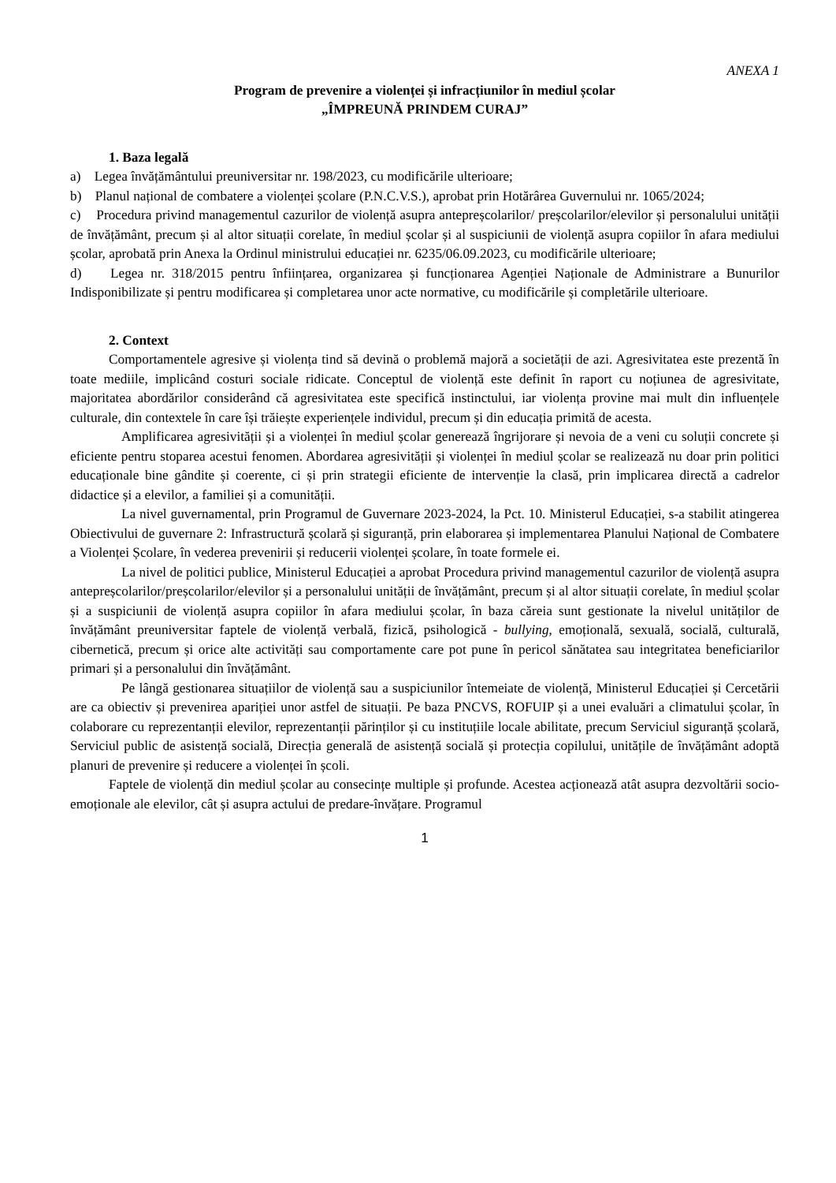ANEXA 1
Program de prevenire a violenței și infracțiunilor în mediul școlar
„ÎMPREUNĂ PRINDEM CURAJ”
1. Baza legală
a) Legea învățământului preuniversitar nr. 198/2023, cu modificările ulterioare;
b) Planul național de combatere a violenței școlare (P.N.C.V.S.), aprobat prin Hotărârea Guvernului nr. 1065/2024;
c) Procedura privind managementul cazurilor de violență asupra antepreșcolarilor/ preșcolarilor/elevilor și personalului unității de învățământ, precum și al altor situații corelate, în mediul școlar și al suspiciunii de violență asupra copiilor în afara mediului școlar, aprobată prin Anexa la Ordinul ministrului educației nr. 6235/06.09.2023, cu modificările ulterioare;
d) Legea nr. 318/2015 pentru înființarea, organizarea și funcționarea Agenției Naționale de Administrare a Bunurilor Indisponibilizate și pentru modificarea și completarea unor acte normative, cu modificările și completările ulterioare.
2. Context
Comportamentele agresive și violența tind să devină o problemă majoră a societății de azi. Agresivitatea este prezentă în toate mediile, implicând costuri sociale ridicate. Conceptul de violență este definit în raport cu noțiunea de agresivitate, majoritatea abordărilor considerând că agresivitatea este specifică instinctului, iar violența provine mai mult din influențele culturale, din contextele în care își trăiește experiențele individul, precum și din educația primită de acesta.
Amplificarea agresivității și a violenței în mediul școlar generează îngrijorare și nevoia de a veni cu soluții concrete și eficiente pentru stoparea acestui fenomen. Abordarea agresivității și violenței în mediul școlar se realizează nu doar prin politici educaționale bine gândite și coerente, ci și prin strategii eficiente de intervenție la clasă, prin implicarea directă a cadrelor didactice și a elevilor, a familiei și a comunității.
La nivel guvernamental, prin Programul de Guvernare 2023-2024, la Pct. 10. Ministerul Educației, s-a stabilit atingerea Obiectivului de guvernare 2: Infrastructură școlară și siguranță, prin elaborarea și implementarea Planului Național de Combatere a Violenței Școlare, în vederea prevenirii și reducerii violenței școlare, în toate formele ei.
La nivel de politici publice, Ministerul Educației a aprobat Procedura privind managementul cazurilor de violență asupra antepreșcolarilor/preșcolarilor/elevilor și a personalului unității de învățământ, precum și al altor situații corelate, în mediul școlar și a suspiciunii de violență asupra copiilor în afara mediului școlar, în baza căreia sunt gestionate la nivelul unităților de învățământ preuniversitar faptele de violență verbală, fizică, psihologică - bullying, emoțională, sexuală, socială, culturală, cibernetică, precum și orice alte activități sau comportamente care pot pune în pericol sănătatea sau integritatea beneficiarilor primari și a personalului din învățământ.
Pe lângă gestionarea situațiilor de violență sau a suspiciunilor întemeiate de violență, Ministerul Educației și Cercetării are ca obiectiv și prevenirea apariției unor astfel de situații. Pe baza PNCVS, ROFUIP și a unei evaluări a climatului școlar, în colaborare cu reprezentanții elevilor, reprezentanții părinților și cu instituțiile locale abilitate, precum Serviciul siguranță școlară, Serviciul public de asistență socială, Direcția generală de asistență socială și protecția copilului, unitățile de învățământ adoptă planuri de prevenire și reducere a violenței în școli.
Faptele de violență din mediul școlar au consecințe multiple și profunde. Acestea acționează atât asupra dezvoltării socio-emoționale ale elevilor, cât și asupra actului de predare-învățare. Programul
1